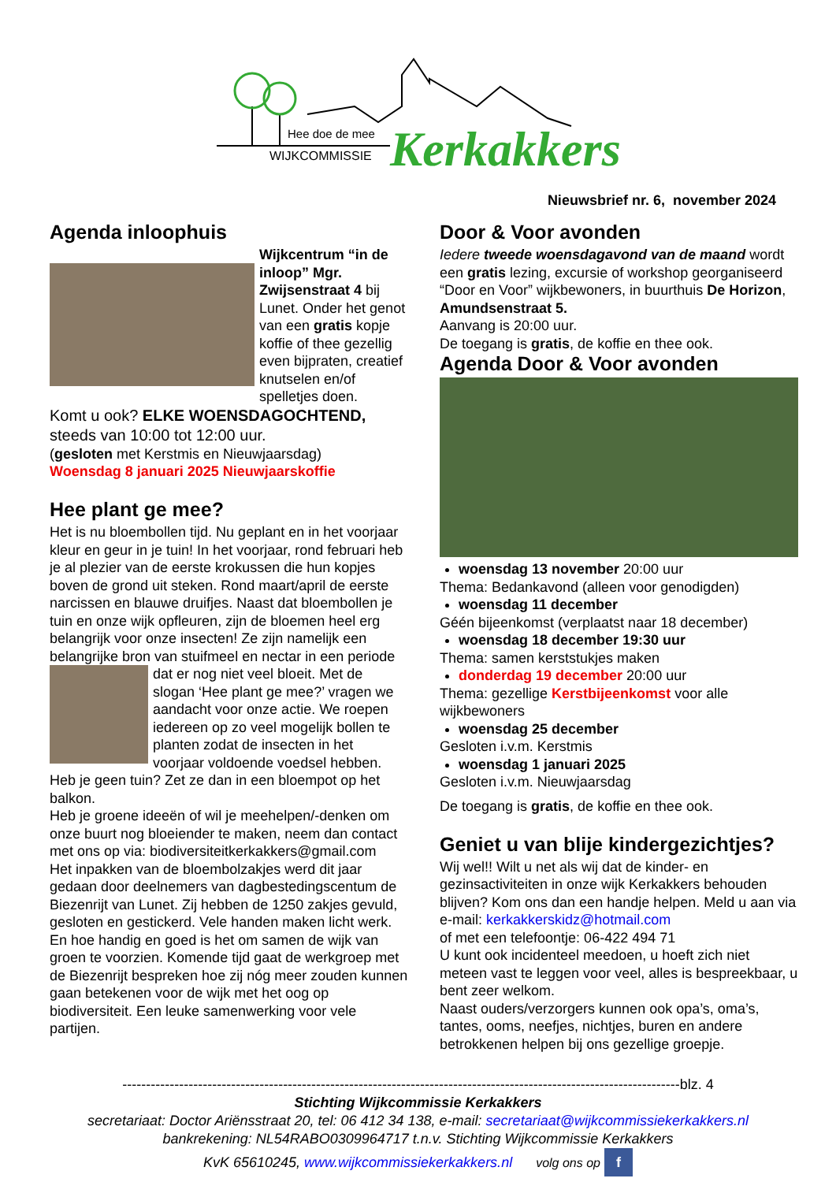Hee doe de mee
WIJKCOMMISSIE
Kerkakkers
Nieuwsbrief nr. 6, november 2024
Agenda inloophuis
Wijkcentrum “in de inloop” Mgr. Zwijsenstraat 4 bij Lunet. Onder het genot van een gratis kopje koffie of thee gezellig even bijpraten, creatief knutselen en/of spelletjes doen.
Komt u ook? ELKE WOENSDAGOCHTEND,
steeds van 10:00 tot 12:00 uur.
(gesloten met Kerstmis en Nieuwjaarsdag)
Woensdag 8 januari 2025 Nieuwjaarskoffie
Hee plant ge mee?
Het is nu bloembollen tijd. Nu geplant en in het voorjaar kleur en geur in je tuin! In het voorjaar, rond februari heb je al plezier van de eerste krokussen die hun kopjes boven de grond uit steken. Rond maart/april de eerste narcissen en blauwe druifjes. Naast dat bloembollen je tuin en onze wijk opfleuren, zijn de bloemen heel erg belangrijk voor onze insecten! Ze zijn namelijk een belangrijke bron van stuifmeel en nectar in een periode dat er nog niet veel bloeit. Met de slogan ‘Hee plant ge mee?’ vragen we aandacht voor onze actie. We roepen iedereen op zo veel mogelijk bollen te planten zodat de insecten in het voorjaar voldoende voedsel hebben. Heb je geen tuin? Zet ze dan in een bloempot op het balkon.
Heb je groene ideeën of wil je meehelpen/-denken om onze buurt nog bloeiender te maken, neem dan contact met ons op via: biodiversiteitkerkakkers@gmail.com
Het inpakken van de bloembolzakjes werd dit jaar gedaan door deelnemers van dagbestedingscentum de Biezenrijt van Lunet. Zij hebben de 1250 zakjes gevuld, gesloten en gestickerd. Vele handen maken licht werk. En hoe handig en goed is het om samen de wijk van groen te voorzien. Komende tijd gaat de werkgroep met de Biezenrijt bespreken hoe zij nóg meer zouden kunnen gaan betekenen voor de wijk met het oog op biodiversiteit. Een leuke samenwerking voor vele partijen.
Door & Voor avonden
Iedere tweede woensdagavond van de maand wordt een gratis lezing, excursie of workshop georganiseerd “Door en Voor” wijkbewoners, in buurthuis De Horizon, Amundsenstraat 5.
Aanvang is 20:00 uur.
De toegang is gratis, de koffie en thee ook.
Agenda Door & Voor avonden
woensdag 13 november 20:00 uur
Thema: Bedankavond (alleen voor genodigden)
woensdag 11 december
Géén bijeenkomst (verplaatst naar 18 december)
woensdag 18 december 19:30 uur
Thema: samen kerststukjes maken
donderdag 19 december 20:00 uur
Thema: gezellige Kerstbijeenkomst voor alle wijkbewoners
woensdag 25 december
Gesloten i.v.m. Kerstmis
woensdag 1 januari 2025
Gesloten i.v.m. Nieuwjaarsdag
De toegang is gratis, de koffie en thee ook.
Geniet u van blije kindergezichtjes?
Wij wel!! Wilt u net als wij dat de kinder- en gezinsactiviteiten in onze wijk Kerkakkers behouden blijven? Kom ons dan een handje helpen. Meld u aan via e-mail: kerkakkerskidz@hotmail.com
of met een telefoontje: 06-422 494 71
U kunt ook incidenteel meedoen, u hoeft zich niet meteen vast te leggen voor veel, alles is bespreekbaar, u bent zeer welkom.
Naast ouders/verzorgers kunnen ook opa’s, oma’s, tantes, ooms, neefjes, nichtjes, buren en andere betrokkenen helpen bij ons gezellige groepje.
----------------------------------------------------------------------------------------------------------------------blz. 4
Stichting Wijkcommissie Kerkakkers
secretariaat: Doctor Ariënsstraat 20, tel: 06 412 34 138, e-mail: secretariaat@wijkcommissiekerkakkers.nl
bankrekening: NL54RABO0309964717 t.n.v. Stichting Wijkcommissie Kerkakkers
KvK 65610245, www.wijkcommissiekerkakkers.nl volg ons op f